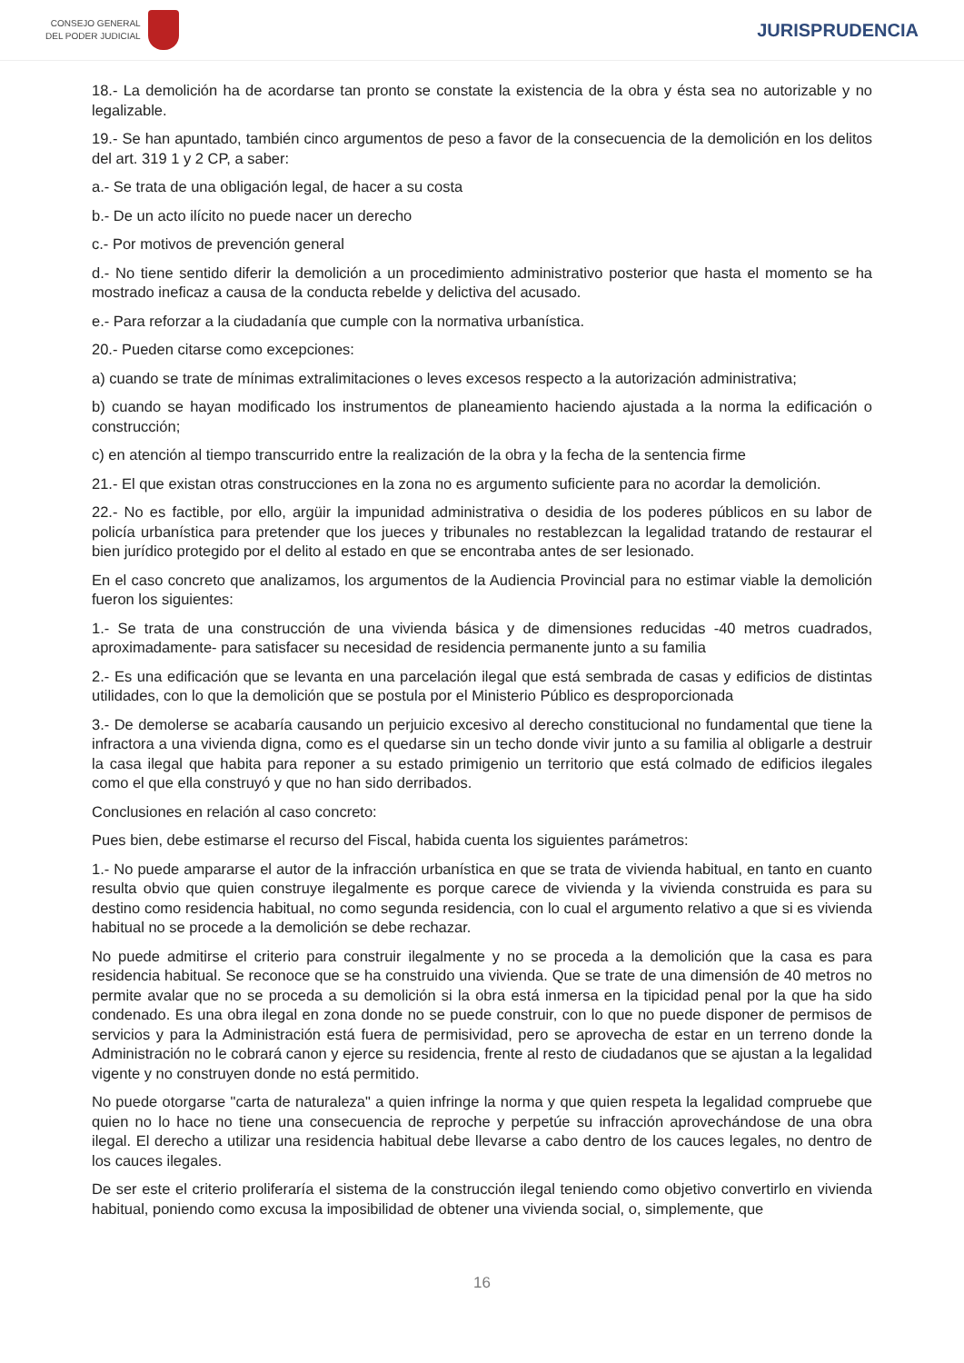CONSEJO GENERAL
DEL PODER JUDICIAL
JURISPRUDENCIA
18.- La demolición ha de acordarse tan pronto se constate la existencia de la obra y ésta sea no autorizable y no legalizable.
19.- Se han apuntado, también cinco argumentos de peso a favor de la consecuencia de la demolición en los delitos del art. 319 1 y 2 CP, a saber:
a.- Se trata de una obligación legal, de hacer a su costa
b.- De un acto ilícito no puede nacer un derecho
c.- Por motivos de prevención general
d.- No tiene sentido diferir la demolición a un procedimiento administrativo posterior que hasta el momento se ha mostrado ineficaz a causa de la conducta rebelde y delictiva del acusado.
e.- Para reforzar a la ciudadanía que cumple con la normativa urbanística.
20.- Pueden citarse como excepciones:
a) cuando se trate de mínimas extralimitaciones o leves excesos respecto a la autorización administrativa;
b) cuando se hayan modificado los instrumentos de planeamiento haciendo ajustada a la norma la edificación o construcción;
c) en atención al tiempo transcurrido entre la realización de la obra y la fecha de la sentencia firme
21.- El que existan otras construcciones en la zona no es argumento suficiente para no acordar la demolición.
22.- No es factible, por ello, argüir la impunidad administrativa o desidia de los poderes públicos en su labor de policía urbanística para pretender que los jueces y tribunales no restablezcan la legalidad tratando de restaurar el bien jurídico protegido por el delito al estado en que se encontraba antes de ser lesionado.
En el caso concreto que analizamos, los argumentos de la Audiencia Provincial para no estimar viable la demolición fueron los siguientes:
1.- Se trata de una construcción de una vivienda básica y de dimensiones reducidas -40 metros cuadrados, aproximadamente- para satisfacer su necesidad de residencia permanente junto a su familia
2.- Es una edificación que se levanta en una parcelación ilegal que está sembrada de casas y edificios de distintas utilidades, con lo que la demolición que se postula por el Ministerio Público es desproporcionada
3.- De demolerse se acabaría causando un perjuicio excesivo al derecho constitucional no fundamental que tiene la infractora a una vivienda digna, como es el quedarse sin un techo donde vivir junto a su familia al obligarle a destruir la casa ilegal que habita para reponer a su estado primigenio un territorio que está colmado de edificios ilegales como el que ella construyó y que no han sido derribados.
Conclusiones en relación al caso concreto:
Pues bien, debe estimarse el recurso del Fiscal, habida cuenta los siguientes parámetros:
1.- No puede ampararse el autor de la infracción urbanística en que se trata de vivienda habitual, en tanto en cuanto resulta obvio que quien construye ilegalmente es porque carece de vivienda y la vivienda construida es para su destino como residencia habitual, no como segunda residencia, con lo cual el argumento relativo a que si es vivienda habitual no se procede a la demolición se debe rechazar.
No puede admitirse el criterio para construir ilegalmente y no se proceda a la demolición que la casa es para residencia habitual. Se reconoce que se ha construido una vivienda. Que se trate de una dimensión de 40 metros no permite avalar que no se proceda a su demolición si la obra está inmersa en la tipicidad penal por la que ha sido condenado. Es una obra ilegal en zona donde no se puede construir, con lo que no puede disponer de permisos de servicios y para la Administración está fuera de permisividad, pero se aprovecha de estar en un terreno donde la Administración no le cobrará canon y ejerce su residencia, frente al resto de ciudadanos que se ajustan a la legalidad vigente y no construyen donde no está permitido.
No puede otorgarse "carta de naturaleza" a quien infringe la norma y que quien respeta la legalidad compruebe que quien no lo hace no tiene una consecuencia de reproche y perpetúe su infracción aprovechándose de una obra ilegal. El derecho a utilizar una residencia habitual debe llevarse a cabo dentro de los cauces legales, no dentro de los cauces ilegales.
De ser este el criterio proliferaría el sistema de la construcción ilegal teniendo como objetivo convertirlo en vivienda habitual, poniendo como excusa la imposibilidad de obtener una vivienda social, o, simplemente, que
16